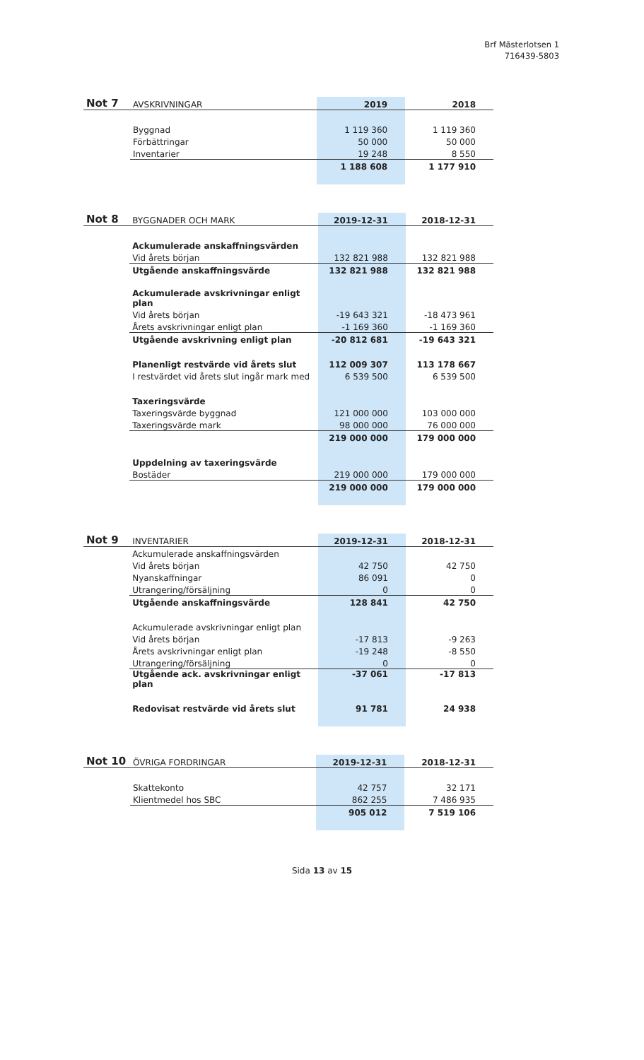Brf Mästerlotsen 1
716439-5803
| Not 7 | AVSKRIVNINGAR | 2019 | 2018 |
| | Byggnad | 1 119 360 | 1 119 360 |
| | Förbättringar | 50 000 | 50 000 |
| | Inventarier | 19 248 | 8 550 |
| | | 1 188 608 | 1 177 910 |
| Not 8 | BYGGNADER OCH MARK | 2019-12-31 | 2018-12-31 |
| | Ackumulerade anskaffningsvärden | | |
| | Vid årets början | 132 821 988 | 132 821 988 |
| | Utgående anskaffningsvärde | 132 821 988 | 132 821 988 |
| | Ackumulerade avskrivningar enligt plan | | |
| | Vid årets början | -19 643 321 | -18 473 961 |
| | Årets avskrivningar enligt plan | -1 169 360 | -1 169 360 |
| | Utgående avskrivning enligt plan | -20 812 681 | -19 643 321 |
| | Planenligt restvärde vid årets slut | 112 009 307 | 113 178 667 |
| | I restvärdet vid årets slut ingår mark med | 6 539 500 | 6 539 500 |
| | Taxeringsvärde | | |
| | Taxeringsvärde byggnad | 121 000 000 | 103 000 000 |
| | Taxeringsvärde mark | 98 000 000 | 76 000 000 |
| | | 219 000 000 | 179 000 000 |
| | Uppdelning av taxeringsvärde | | |
| | Bostäder | 219 000 000 | 179 000 000 |
| | | 219 000 000 | 179 000 000 |
| Not 9 | INVENTARIER | 2019-12-31 | 2018-12-31 |
| | Ackumulerade anskaffningsvärden | | |
| | Vid årets början | 42 750 | 42 750 |
| | Nyanskaffningar | 86 091 | 0 |
| | Utrangering/försäljning | 0 | 0 |
| | Utgående anskaffningsvärde | 128 841 | 42 750 |
| | Ackumulerade avskrivningar enligt plan | | |
| | Vid årets början | -17 813 | -9 263 |
| | Årets avskrivningar enligt plan | -19 248 | -8 550 |
| | Utrangering/försäljning | 0 | 0 |
| | Utgående ack. avskrivningar enligt plan | -37 061 | -17 813 |
| | Redovisat restvärde vid årets slut | 91 781 | 24 938 |
| Not 10 | ÖVRIGA FORDRINGAR | 2019-12-31 | 2018-12-31 |
| | Skattekonto | 42 757 | 32 171 |
| | Klientmedel hos SBC | 862 255 | 7 486 935 |
| | | 905 012 | 7 519 106 |
Sida 13 av 15